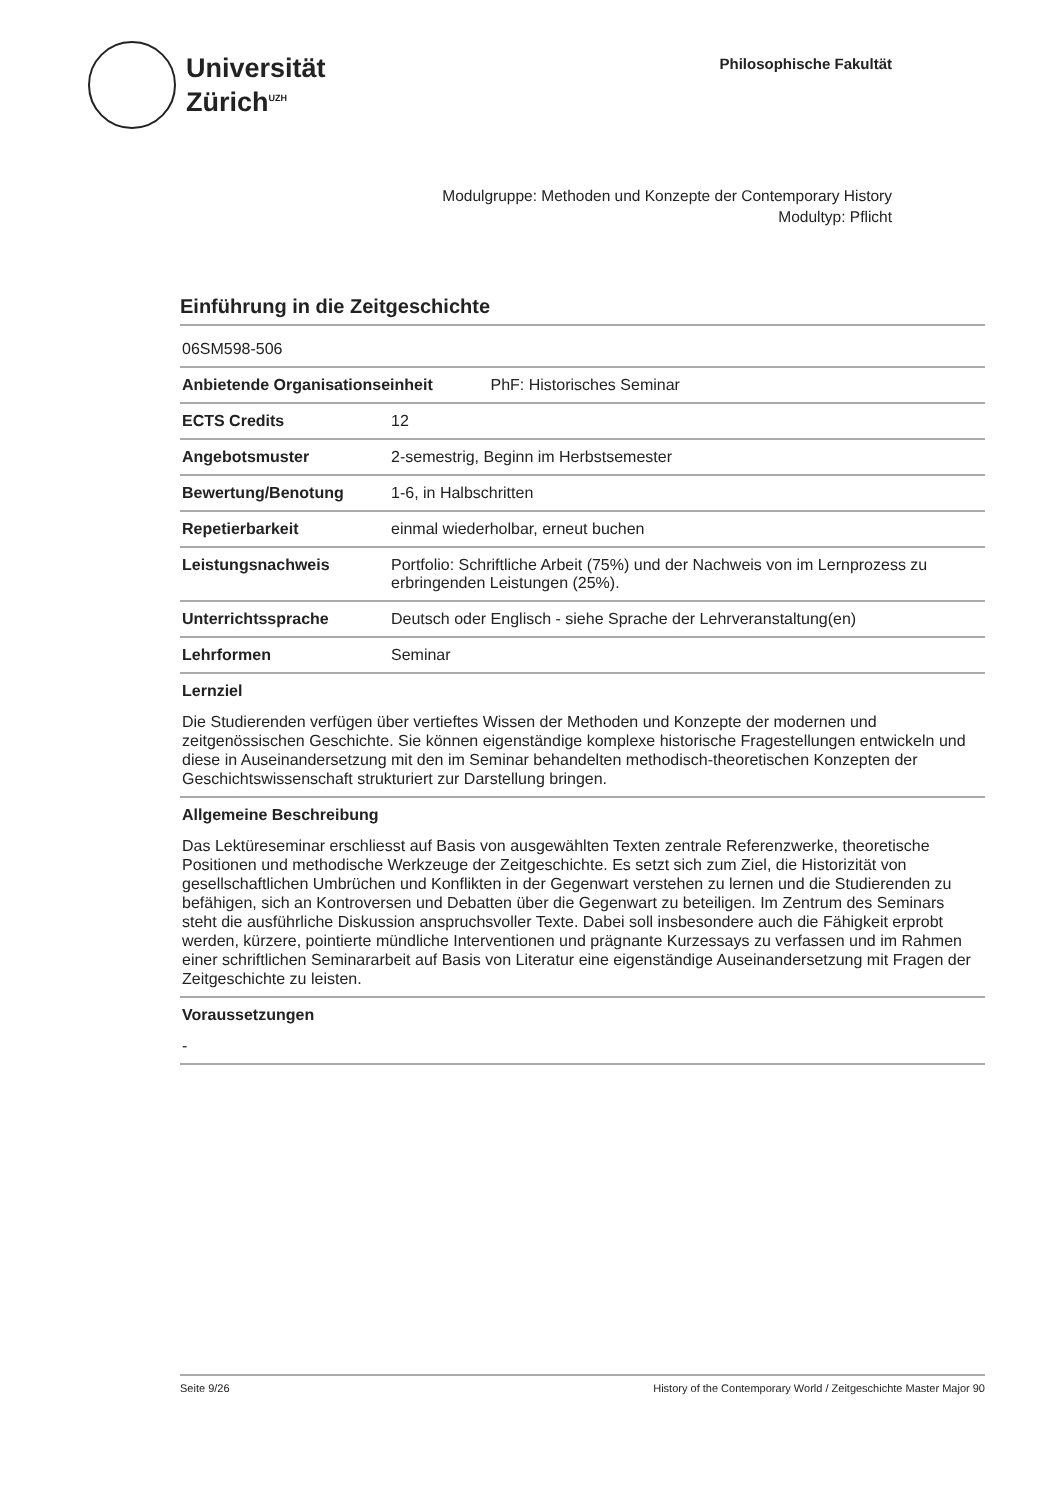Universität
Zürich<sup>UZH</sup>
Philosophische Fakultät
Modulgruppe: Methoden und Konzepte der Contemporary History
Modultyp: Pflicht
Einführung in die Zeitgeschichte
| 06SM598-506 | |
| Anbietende Organisationseinheit PhF: Historisches Seminar | |
| ECTS Credits | 12 |
| Angebotsmuster | 2-semestrig, Beginn im Herbstsemester |
| Bewertung/Benotung | 1-6, in Halbschritten |
| Repetierbarkeit | einmal wiederholbar, erneut buchen |
| Leistungsnachweis | Portfolio: Schriftliche Arbeit (75%) und der Nachweis von im Lernprozess zu erbringenden Leistungen (25%). |
| Unterrichtssprache | Deutsch oder Englisch - siehe Sprache der Lehrveranstaltung(en) |
| Lehrformen | Seminar |
Lernziel
Die Studierenden verfügen über vertieftes Wissen der Methoden und Konzepte der modernen und zeitgenössischen Geschichte. Sie können eigenständige komplexe historische Fragestellungen entwickeln und diese in Auseinandersetzung mit den im Seminar behandelten methodisch-theoretischen Konzepten der Geschichtswissenschaft strukturiert zur Darstellung bringen.
Allgemeine Beschreibung
Das Lektüreseminar erschliesst auf Basis von ausgewählten Texten zentrale Referenzwerke, theoretische Positionen und methodische Werkzeuge der Zeitgeschichte. Es setzt sich zum Ziel, die Historizität von gesellschaftlichen Umbrüchen und Konflikten in der Gegenwart verstehen zu lernen und die Studierenden zu befähigen, sich an Kontroversen und Debatten über die Gegenwart zu beteiligen. Im Zentrum des Seminars steht die ausführliche Diskussion anspruchsvoller Texte. Dabei soll insbesondere auch die Fähigkeit erprobt werden, kürzere, pointierte mündliche Interventionen und prägnante Kurzessays zu verfassen und im Rahmen einer schriftlichen Seminararbeit auf Basis von Literatur eine eigenständige Auseinandersetzung mit Fragen der Zeitgeschichte zu leisten.
Voraussetzungen
-
Seite 9/26 History of the Contemporary World / Zeitgeschichte Master Major 90